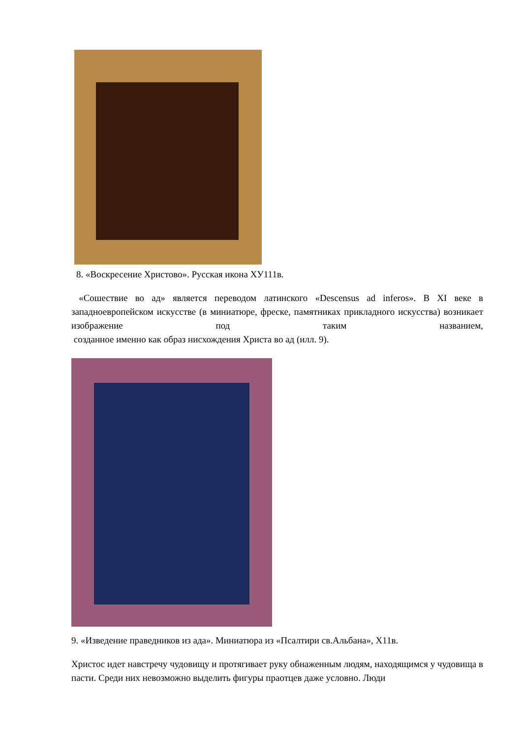8. «Воскресение Христово». Русская икона ХУ111в.
«Сошествие во ад» является переводом латинского «Descensus ad inferos». В XI веке в западноевропейском искусстве (в миниатюре, фреске, памятниках прикладного искусства) возникает изображение под таким названием,
созданное именно как образ нисхождения Христа во ад (илл. 9).
9. «Изведение праведников из ада». Миниатюра из «Псалтири св.Альбана», Х11в.
Христос идет навстречу чудовищу и протягивает руку обнаженным людям, находящимся у чудовища в пасти. Среди них невозможно выделить фигуры праотцев даже условно. Люди